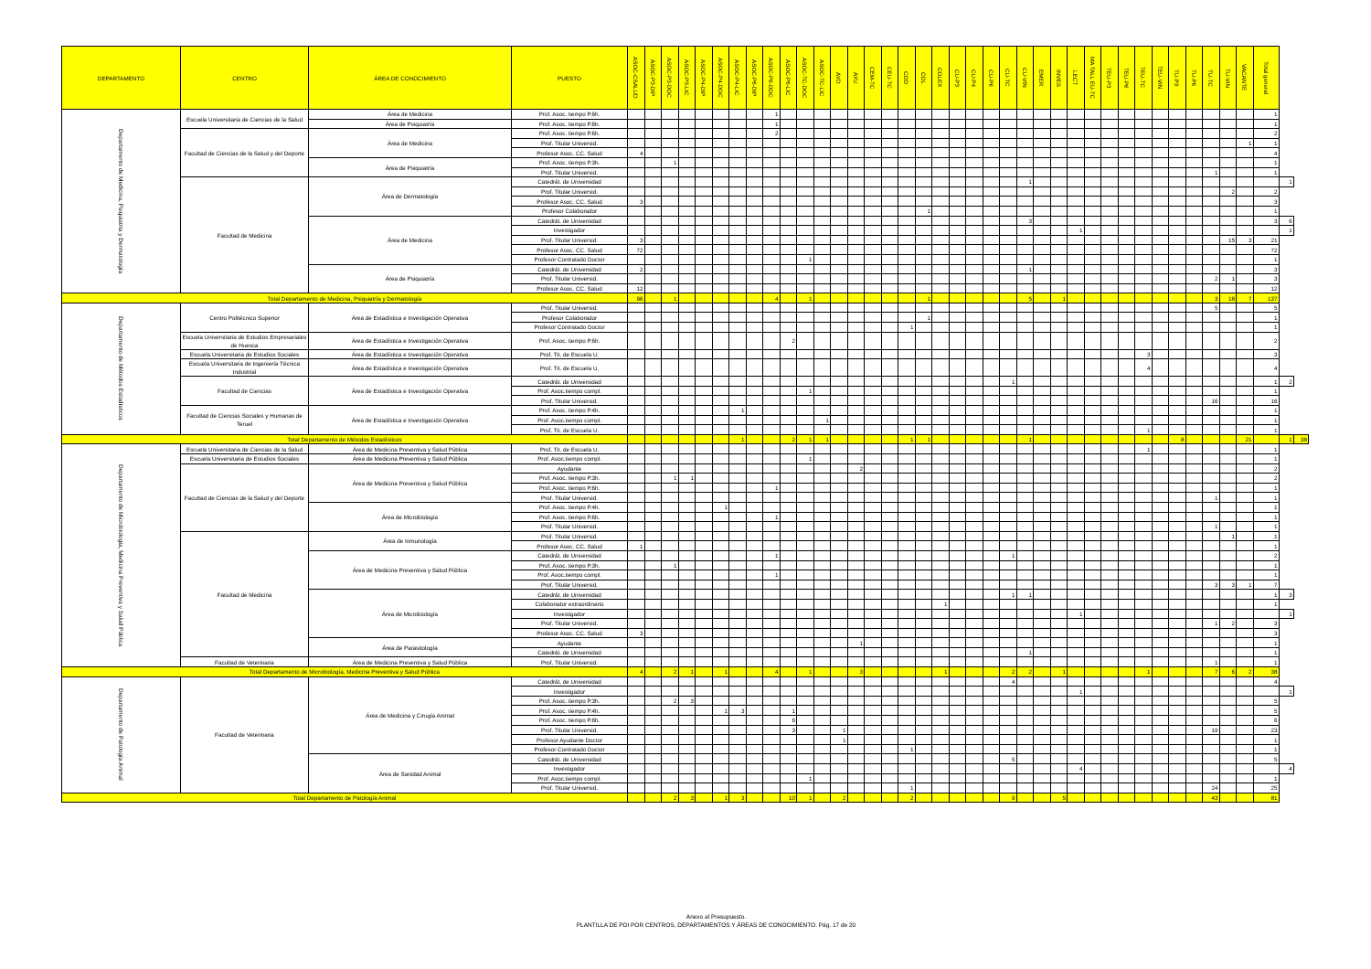| DEPARTAMENTO | CENTRO | ÁREA DE CONOCIMIENTO | PUESTO | ASOC-CSALUD | ASOC-P3-DIP | ASOC-P3-DOC | ASOC-P3-LIC | ASOC-P4-DIP | ASOC-P4-DOC | ASOC-P4-LIC | ASOC-P6-DIP | ASOC-P6-DOC | ASOC-P6-LIC | ASOC-TC-DOC | ASOC-TC-LIC | AYD | AYU | CEM-TC | CEU-TC | COD | COL | COLEX | CU-P3 | CU-P4 | CU-P6 | CU-TC | CU-VIN | EMER | INVES | LECT | MA TALL EU-TC | TEU-P3 | TEU-P6 | TEU-TC | TEU-VIN | TU-P3 | TU-P6 | TU-TC | TU-VIN | VACANTE | Total general | | |
| --- | --- | --- | --- | --- | --- | --- | --- | --- | --- | --- | --- | --- | --- | --- | --- | --- | --- | --- | --- | --- | --- | --- | --- | --- | --- | --- | --- | --- | --- | --- | --- | --- | --- | --- | --- | --- | --- | --- | --- | --- | --- | --- | --- |
| Departamento de Medicina, Psiquiatría y Dermatología | Escuela Universitaria de Ciencias de la Salud | Área de Medicina | Prof. Asoc. tiempo P.6h. | | | | | | | | | 1 | | | | | | | | | | | | | | | | | | | | | | | | | | | | | 1 | | |
| | | Área de Psiquiatría | Prof. Asoc. tiempo P.6h. | | | | | | | | | 1 | | | | | | | | | | | | | | | | | | | | | | | | | | | | | 1 | | |
| | Facultad de Ciencias de la Salud y del Deporte | Área de Medicina | Prof. Asoc. tiempo P.6h. | | | | | | | | | 2 | | | | | | | | | | | | | | | | | | | | | | | | | | | | | 2 | | |
| | | | Prof. Titular Universid. | | | | | | | | | | | | | | | | | | | | | | | | | | | | | | | | | | | | | 1 | 1 | | |
| | | | Profesor Asoc. CC. Salud | 4 | | | | | | | | | | | | | | | | | | | | | | | | | | | | | | | | | | | | | 4 | | |
| | | Área de Psiquiatría | Prof. Asoc. tiempo P.3h. | | | 1 | | | | | | | | | | | | | | | | | | | | | | | | | | | | | | | | | | | 1 | | |
| | | | Prof. Titular Universid. | | | | | | | | | | | | | | | | | | | | | | | | | | | | | | | | | | | 1 | | | 1 | | |
| | Facultad de Medicina | Área de Dermatología | Catedrát. de Universidad | | | | | | | | | | | | | | | | | | | | | | | | 1 | | | | | | | | | | | | | | | 1 | |
| | | | Prof. Titular Universid. | | | | | | | | | | | | | | | | | | | | | | | | | | | | | | | | | | | | 2 | | 2 | | |
| | | | Profesor Asoc. CC. Salud | 3 | | | | | | | | | | | | | | | | | | | | | | | | | | | | | | | | | | | | | 3 | | |
| | | | Profesor Colaborador | | | | | | | | | | | | | | | | | | 1 | | | | | | | | | | | | | | | | | | | | 1 | | |
| | | Área de Medicina | Catedrát. de Universidad | | | | | | | | | | | | | | | | | | | | | | | | 3 | | | | | | | | | | | | | | 3 | 6 | |
| | | | Investigador | | | | | | | | | | | | | | | | | | | | | | | | | | | 1 | | | | | | | | | | | | 1 | |
| | | | Prof. Titular Universid. | 3 | | | | | | | | | | | | | | | | | | | | | | | | | | | | | | | | | | | 15 | 3 | 21 | | |
| | | | Profesor Asoc. CC. Salud | 72 | | | | | | | | | | | | | | | | | | | | | | | | | | | | | | | | | | | | | 72 | | |
| | | | Profesor Contratado Doctor | | | | | | | | | | | 1 | | | | | | | | | | | | | | | | | | | | | | | | | | | 1 | | |
| | | Área de Psiquiatría | Catedrát. de Universidad | 2 | | | | | | | | | | | | | | | | | | | | | | | 1 | | | | | | | | | | | | | | 3 | | |
| | | | Prof. Titular Universid. | | | | | | | | | | | | | | | | | | | | | | | | | | | | | | | | | | | 2 | 1 | | 3 | | |
| | | | Profesor Asoc. CC. Salud | 12 | | | | | | | | | | | | | | | | | | | | | | | | | | | | | | | | | | | | | 12 | | |
| Total Departamento de Medicina, Psiquiatría y Dermatología | | | | 96 | | 1 | | | | | | 4 | | 1 | | | | | | | 1 | | | | | | 5 | | 1 | | | | | | | | | 3 | 18 | 7 | 137 | | |
| Departamento de Métodos Estadísticos | Centro Politécnico Superior | Área de Estadística e Investigación Operativa | Prof. Titular Universid. | | | | | | | | | | | | | | | | | | | | | | | | | | | | | | | | | | | 5 | | | 5 | | |
| | | | Profesor Colaborador | | | | | | | | | | | | | | | | | | 1 | | | | | | | | | | | | | | | | | | | | 1 | | |
| | | | Profesor Contratado Doctor | | | | | | | | | | | | | | | | | 1 | | | | | | | | | | | | | | | | | | | | | 1 | | |
| | Escuela Universitaria de Estudios Empresariales de Huesca | Área de Estadística e Investigación Operativa | Prof. Asoc. tiempo P.6h. | | | | | | | | | | 2 | | | | | | | | | | | | | | | | | | | | | | | | | | | | 2 | | |
| | Escuela Universitaria de Estudios Sociales | Área de Estadística e Investigación Operativa | Prof. Tit. de Escuela U. | | | | | | | | | | | | | | | | | | | | | | | | | | | | | | | 3 | | | | | | | 3 | | |
| | Escuela Universitaria de Ingeniería Técnica Industrial | Área de Estadística e Investigación Operativa | Prof. Tit. de Escuela U. | | | | | | | | | | | | | | | | | | | | | | | | | | | | | | | 4 | | | | | | | 4 | | |
| | Facultad de Ciencias | Área de Estadística e Investigación Operativa | Catedrát. de Universidad | | | | | | | | | | | | | | | | | | | | | | | 1 | | | | | | | | | | | | | | | 1 | 2 | |
| | | | Prof. Asoc.tiempo compl. | | | | | | | | | | | 1 | | | | | | | | | | | | | | | | | | | | | | | | | | | 1 | | |
| | | | Prof. Titular Universid. | | | | | | | | | | | | | | | | | | | | | | | | | | | | | | | | | | | 16 | | | 16 | | |
| | Facultad de Ciencias Sociales y Humanas de Teruel | Área de Estadística e Investigación Operativa | Prof. Asoc. tiempo P.4h. | | | | | | | 1 | | | | | | | | | | | | | | | | | | | | | | | | | | | | | | | 1 | | |
| | | | Prof. Asoc.tiempo compl. | | | | | | | | | | | | 1 | | | | | | | | | | | | | | | | | | | | | | | | | | 1 | | |
| | | | Prof. Tit. de Escuela U. | | | | | | | | | | | | | | | | | | | | | | | | | | | | | | | 1 | | | | | | | 1 | | |
| Total Departamento de Métodos Estadísticos | | | | | | | | | | 1 | | | 2 | 1 | 1 | | | | | 1 | 1 | | | | | | 1 | | | | | | | | | 8 | | | | 21 | | 1 | 38 |
| Departamento de Microbiología, Medicina Preventiva y Salud Pública | Escuela Universitaria de Ciencias de la Salud | Área de Medicina Preventiva y Salud Pública | Prof. Tit. de Escuela U. | | | | | | | | | | | | | | | | | | | | | | | | | | | | | | | 1 | | | | | | | 1 | | |
| | Escuela Universitaria de Estudios Sociales | Área de Medicina Preventiva y Salud Pública | Prof. Asoc.tiempo compl. | | | | | | | | | | | 1 | | | | | | | | | | | | | | | | | | | | | | | | | | | 1 | | |
| | Facultad de Ciencias de la Salud y del Deporte | Área de Medicina Preventiva y Salud Pública | Ayudante | | | | | | | | | | | | | | 2 | | | | | | | | | | | | | | | | | | | | | | | | 2 | | |
| | | | Prof. Asoc. tiempo P.3h. | | | 1 | 1 | | | | | | | | | | | | | | | | | | | | | | | | | | | | | | | | | | 2 | | |
| | | | Prof. Asoc. tiempo P.6h. | | | | | | | | | 1 | | | | | | | | | | | | | | | | | | | | | | | | | | | | | 1 | | |
| | | | Prof. Titular Universid. | | | | | | | | | | | | | | | | | | | | | | | | | | | | | | | | | | | 1 | | | 1 | | |
| | | Área de Microbiología | Prof. Asoc. tiempo P.4h. | | | | | | 1 | | | | | | | | | | | | | | | | | | | | | | | | | | | | | | | | 1 | | |
| | | | Prof. Asoc. tiempo P.6h. | | | | | | | | | 1 | | | | | | | | | | | | | | | | | | | | | | | | | | | | | 1 | | |
| | | | Prof. Titular Universid. | | | | | | | | | | | | | | | | | | | | | | | | | | | | | | | | | | | 1 | | | 1 | | |
| | Facultad de Medicina | Área de Inmunología | Prof. Titular Universid. | | | | | | | | | | | | | | | | | | | | | | | | | | | | | | | | | | | | 1 | | 1 | | |
| | | | Profesor Asoc. CC. Salud | 1 | | | | | | | | | | | | | | | | | | | | | | | | | | | | | | | | | | | | | 1 | | |
| | | Área de Medicina Preventiva y Salud Pública | Catedrát. de Universidad | | | | | | | | | 1 | | | | | | | | | | | | | | 1 | | | | | | | | | | | | | | | 2 | | |
| | | | Prof. Asoc. tiempo P.3h. | | | 1 | | | | | | | | | | | | | | | | | | | | | | | | | | | | | | | | | | | 1 | | |
| | | | Prof. Asoc.tiempo compl. | | | | | | | | | 1 | | | | | | | | | | | | | | | | | | | | | | | | | | | | | 1 | | |
| | | | Prof. Titular Universid. | | | | | | | | | | | | | | | | | | | | | | | | | | | | | | | | | | | 3 | 3 | 1 | 7 | | |
| | | Área de Microbiología | Catedrát. de Universidad | | | | | | | | | | | | | | | | | | | | | | | 1 | 1 | | | | | | | | | | | | | | 1 | 3 | |
| | | | Colaborador extraordinario | | | | | | | | | | | | | | | | | | | 1 | | | | | | | | | | | | | | | | | | | 1 | | |
| | | | Investigador | | | | | | | | | | | | | | | | | | | | | | | | | | | 1 | | | | | | | | | | | | 1 | |
| | | | Prof. Titular Universid. | | | | | | | | | | | | | | | | | | | | | | | | | | | | | | | | | | | 1 | 2 | | 3 | | |
| | | | Profesor Asoc. CC. Salud | 3 | | | | | | | | | | | | | | | | | | | | | | | | | | | | | | | | | | | | | 3 | | |
| | | Área de Parasitología | Ayudante | | | | | | | | | | | | | | 1 | | | | | | | | | | | | | | | | | | | | | | | | 1 | | |
| | | | Catedrát. de Universidad | | | | | | | | | | | | | | | | | | | | | | | | 1 | | | | | | | | | | | | | | 1 | | |
| | Facultad de Veterinaria | Área de Medicina Preventiva y Salud Pública | Prof. Titular Universid. | | | | | | | | | | | | | | | | | | | | | | | | | | | | | | | | | | | 1 | | | 1 | | |
| Total Departamento de Microbiología, Medicina Preventiva y Salud Pública | | | | 4 | | 2 | 1 | | 1 | | | 4 | | 1 | | | 3 | | | | | 1 | | | | 2 | 2 | | 1 | | | | | 1 | | | | 7 | 6 | 2 | 38 | | |
| Departamento de Patología Animal | Facultad de Veterinaria | Área de Medicina y Cirugía Animal | Catedrát. de Universidad | | | | | | | | | | | | | | | | | | | | | | | 4 | | | | | | | | | | | | | | | 4 | | |
| | | | Investigador | | | | | | | | | | | | | | | | | | | | | | | | | | | 1 | | | | | | | | | | | | 1 | |
| | | | Prof. Asoc. tiempo P.3h. | | | 2 | 3 | | | | | | | | | | | | | | | | | | | | | | | | | | | | | | | | | | 5 | | |
| | | | Prof. Asoc. tiempo P.4h. | | | | | | 1 | 3 | | | 1 | | | | | | | | | | | | | | | | | | | | | | | | | | | | 5 | | |
| | | | Prof. Asoc. tiempo P.6h. | | | | | | | | | | 6 | | | | | | | | | | | | | | | | | | | | | | | | | | | | 6 | | |
| | | | Prof. Titular Universid. | | | | | | | | | | 3 | | | 1 | | | | | | | | | | | | | | | | | | | | | | 19 | | | 23 | | |
| | | | Profesor Ayudante Doctor | | | | | | | | | | | | | 1 | | | | | | | | | | | | | | | | | | | | | | | | | 1 | | |
| | | | Profesor Contratado Doctor | | | | | | | | | | | | | | | | | 1 | | | | | | | | | | | | | | | | | | | | | 1 | | |
| | | Área de Sanidad Animal | Catedrát. de Universidad | | | | | | | | | | | | | | | | | | | | | | | 5 | | | | | | | | | | | | | | | 5 | | |
| | | | Investigador | | | | | | | | | | | | | | | | | | | | | | | | | | | 4 | | | | | | | | | | | | 4 | |
| | | | Prof. Asoc.tiempo compl. | | | | | | | | | | | 1 | | | | | | | | | | | | | | | | | | | | | | | | | | | 1 | | |
| | | | Prof. Titular Universid. | | | | | | | | | | | | | | | | | 1 | | | | | | | | | | | | | | | | | | 24 | | | 25 | | |
| Total Departamento de Patología Animal | | | | | | 2 | 3 | | 1 | 3 | | | 10 | 1 | | 2 | | | | 2 | | | | | | 9 | | | 5 | | | | | | | | | 43 | | | 81 | | |
Anexo al Presupuesto.
PLANTILLA DE PDI POR CENTROS, DEPARTAMENTOS Y ÁREAS DE CONOCIMIENTO. Pág. 17 de 20